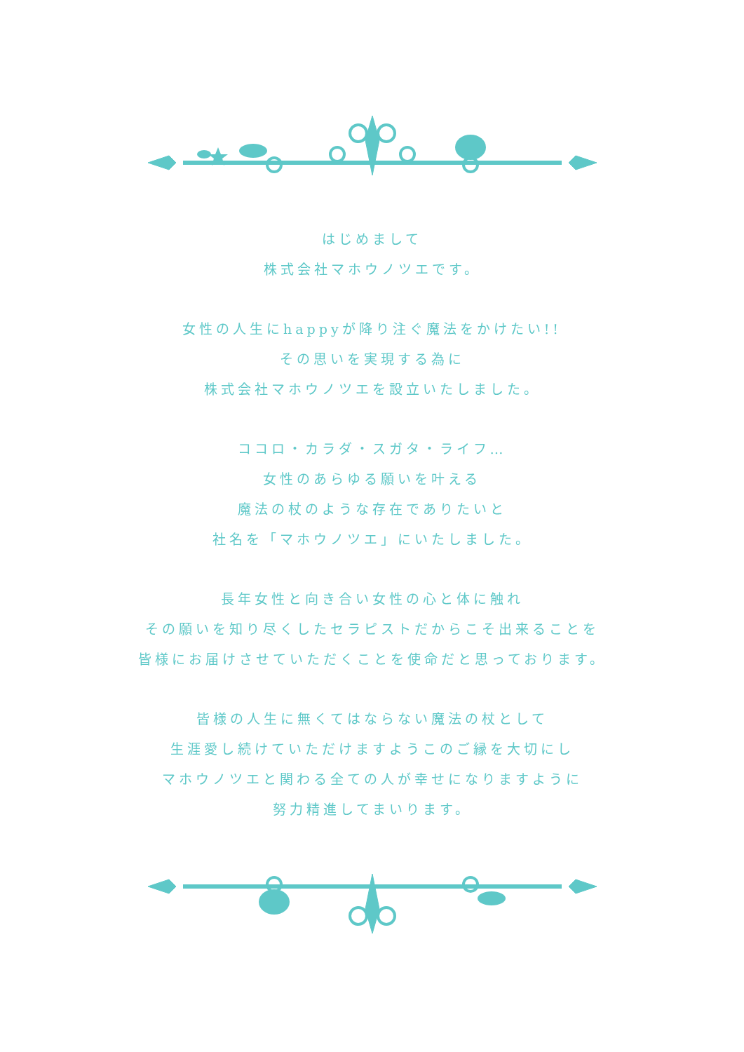はじめまして
株式会社マホウノツエです。
女性の人生にhappyが降り注ぐ魔法をかけたい!!
その思いを実現する為に
株式会社マホウノツエを設立いたしました。
ココロ・カラダ・スガタ・ライフ…
女性のあらゆる願いを叶える
魔法の杖のような存在でありたいと
社名を「マホウノツエ」にいたしました。
長年女性と向き合い女性の心と体に触れ
その願いを知り尽くしたセラピストだからこそ出来ることを
皆様にお届けさせていただくことを使命だと思っております。
皆様の人生に無くてはならない魔法の杖として
生涯愛し続けていただけますようこのご縁を大切にし
マホウノツエと関わる全ての人が幸せになりますように
努力精進してまいります。